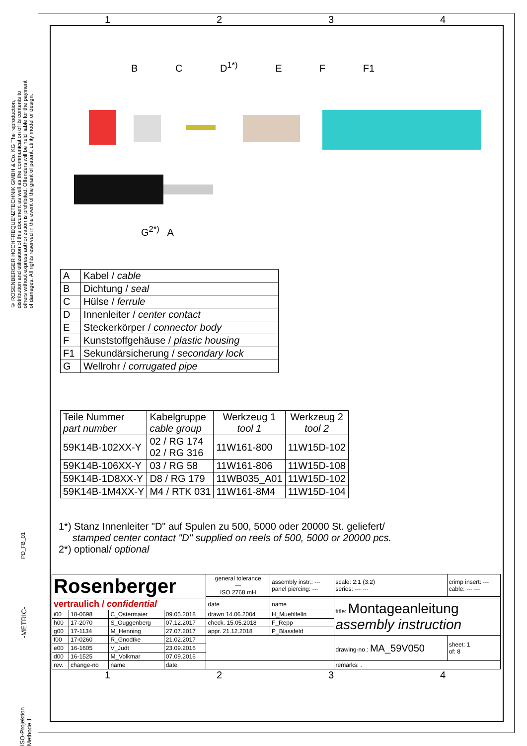© ROSENBERGER HOCHFREQUENZTECHNIK GMBH & Co. KG The reproduction, distribution and utilization of this document as well as the communication of its contents to others without express authorization is prohibited. Offenders will be held liable for the payment of damages. All rights reserved in the event of the grant of patent, utility model or design.
1 2 3 4
B C D<sup>1*)</sup> E F F1
G<sup>2*)</sup> A
| A | Kabel / cable |
| B | Dichtung / seal |
| C | Hülse / ferrule |
| D | Innenleiter / center contact |
| E | Steckerkörper / connector body |
| F | Kunststoffgehäuse / plastic housing |
| F1 | Sekundärsicherung / secondary lock |
| G | Wellrohr / corrugated pipe |
| Teile Nummer part number | Kabelgruppe cable group | Werkzeug 1 tool 1 | Werkzeug 2 tool 2 |
| --- | --- | --- | --- |
| 59K14B-102XX-Y | 02 / RG 174 02 / RG 316 | 11W161-800 | 11W15D-102 |
| 59K14B-106XX-Y | 03 / RG 58 | 11W161-806 | 11W15D-108 |
| 59K14B-1D8XX-Y | D8 / RG 179 | 11WB035_A01 | 11W15D-102 |
| 59K14B-1M4XX-Y | M4 / RTK 031 | 11W161-8M4 | 11W15D-104 |
1*) Stanz Innenleiter "D" auf Spulen zu 500, 5000 oder 20000 St. geliefert/
stamped center contact "D" supplied on reels of 500, 5000 or 20000 pcs.
2*) optional/ optional
| Rosenberger | | | | general tolerance --- ISO 2768 mH | assembly instr.: --- panel piercing: --- | scale: 2:1 (3:2) series: --- --- | crimp insert: --- cable: --- --- |
| vertraulich / confidential | | | | date | name | title: Montageanleitung assembly instruction | |
| i00 | 18-0698 | C_Ostermaier | 09.05.2018 | drawn 14.06.2004 | H_Muehlfelln | | |
| h00 | 17-2070 | S_Guggenberg | 07.12.2017 | check. 15.05.2018 | F_Repp | | |
| g00 | 17-1134 | M_Henning | 27.07.2017 | appr. 21.12.2018 | P_Blassfeld | | |
| f00 | 17-0260 | R_Gnodtke | 21.02.2017 | | | drawing-no.: MA_59V050 | sheet: 1 of: 8 |
| e00 | 16-1605 | V_Judt | 23.09.2016 | | | | |
| d00 | 16-1525 | M_Volkmar | 07.09.2016 | | | | |
| rev. | change-no | name | date | | | remarks: . | |
1 2 3 4
PD_FB_01
-METRIC-
ISO-Projektion Methode 1